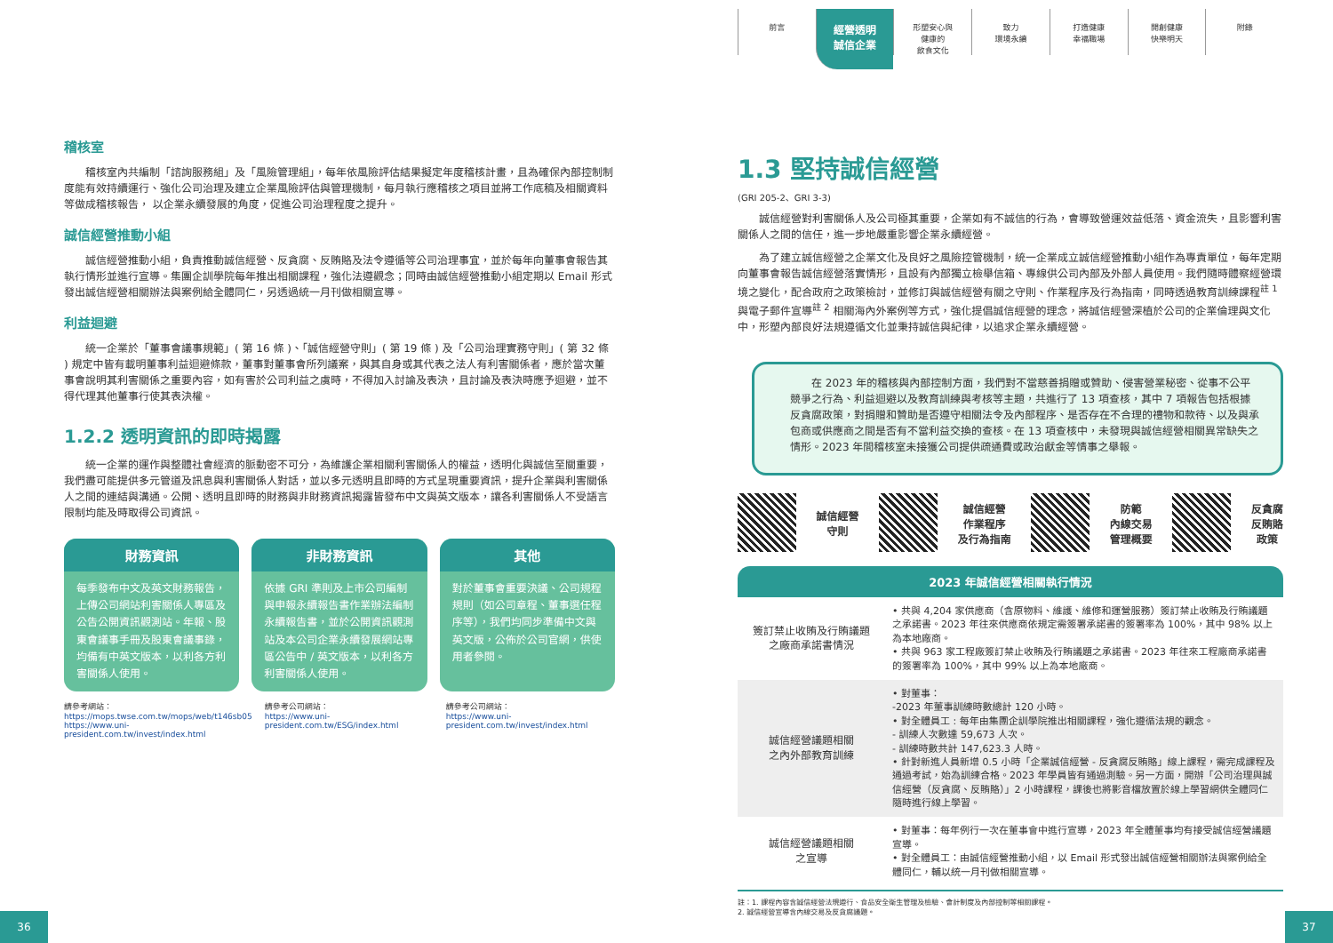稽核室
稽核室內共編制「諮詢服務組」及「風險管理組」，每年依風險評估結果擬定年度稽核計畫，且為確保內部控制制度能有效持續運行、強化公司治理及建立企業風險評估與管理機制，每月執行應稽核之項目並將工作底稿及相關資料等做成稽核報告， 以企業永續發展的角度，促進公司治理程度之提升。
誠信經營推動小組
誠信經營推動小組，負責推動誠信經營、反貪腐、反賄賂及法令遵循等公司治理事宜，並於每年向董事會報告其執行情形並進行宣導。集團企訓學院每年推出相關課程，強化法遵觀念；同時由誠信經營推動小組定期以 Email 形式發出誠信經營相關辦法與案例給全體同仁，另透過統一月刊做相關宣導。
利益迴避
統一企業於「董事會議事規範」( 第 16 條 )、「誠信經營守則」( 第 19 條 ) 及「公司治理實務守則」( 第 32 條 ) 規定中皆有載明董事利益迴避條款，董事對董事會所列議案，與其自身或其代表之法人有利害關係者，應於當次董事會說明其利害關係之重要內容，如有害於公司利益之虞時，不得加入討論及表決，且討論及表決時應予迴避，並不得代理其他董事行使其表決權。
1.2.2 透明資訊的即時揭露
統一企業的運作與整體社會經濟的脈動密不可分，為維護企業相關利害關係人的權益，透明化與誠信至關重要，我們盡可能提供多元管道及訊息與利害關係人對話，並以多元透明且即時的方式呈現重要資訊，提升企業與利害關係人之間的連結與溝通。公開、透明且即時的財務與非財務資訊揭露皆發布中文與英文版本，讓各利害關係人不受語言限制均能及時取得公司資訊。
財務資訊
每季發布中文及英文財務報告，上傳公司網站利害關係人專區及公告公開資訊觀測站。年報、股東會議事手冊及股東會議事錄，均備有中英文版本，以利各方利害關係人使用。
非財務資訊
依據 GRI 準則及上市公司編制與申報永續報告書作業辦法編制永續報告書，並於公開資訊觀測站及本公司企業永續發展網站專區公告中 / 英文版本，以利各方利害關係人使用。
其他
對於董事會重要決議、公司規程規則（如公司章程、董事選任程序等），我們均同步準備中文與英文版，公佈於公司官網，供使用者參閱。
請參考網站：
https://mops.twse.com.tw/mops/web/t146sb05
https://www.uni-president.com.tw/invest/index.html
請參考公司網站：
https://www.uni-president.com.tw/ESG/index.html
請參考公司網站：
https://www.uni-president.com.tw/invest/index.html
36
前言
經營透明
誠信企業
形塑安心與
健康的
飲食文化
致力
環境永續
打造健康
幸福職場
開創健康
快樂明天
附錄
1.3 堅持誠信經營
(GRI 205-2、GRI 3-3)
誠信經營對利害關係人及公司極其重要，企業如有不誠信的行為，會導致營運效益低落、資金流失，且影響利害關係人之間的信任，進一步地嚴重影響企業永續經營。
為了建立誠信經營之企業文化及良好之風險控管機制，統一企業成立誠信經營推動小組作為專責單位，每年定期向董事會報告誠信經營落實情形，且設有內部獨立檢舉信箱、專線供公司內部及外部人員使用。我們隨時體察經營環境之變化，配合政府之政策檢討，並修訂與誠信經營有關之守則、作業程序及行為指南，同時透過教育訓練課程<sup>註 1</sup> 與電子郵件宣導<sup>註 2</sup> 相關海內外案例等方式，強化提倡誠信經營的理念，將誠信經營深植於公司的企業倫理與文化中，形塑內部良好法規遵循文化並秉持誠信與紀律，以追求企業永續經營。
在 2023 年的稽核與內部控制方面，我們對不當慈善捐贈或贊助、侵害營業秘密、從事不公平競爭之行為、利益迴避以及教育訓練與考核等主題，共進行了 13 項查核，其中 7 項報告包括根據反貪腐政策，對捐贈和贊助是否遵守相關法令及內部程序、是否存在不合理的禮物和款待、以及與承包商或供應商之間是否有不當利益交換的查核。在 13 項查核中，未發現與誠信經營相關異常缺失之情形。2023 年間稽核室未接獲公司提供疏通費或政治獻金等情事之舉報。
誠信經營
守則
誠信經營
作業程序
及行為指南
防範
內線交易
管理概要
反貪腐
反賄賂
政策
| 2023 年誠信經營相關執行情況 | |
| --- | --- |
| 簽訂禁止收賄及行賄議題 之廠商承諾書情況 | • 共與 4,204 家供應商（含原物料、維護、維修和運營服務）簽訂禁止收賄及行賄議題之承諾書。2023 年往來供應商依規定需簽署承諾書的簽署率為 100%，其中 98% 以上為本地廠商。 • 共與 963 家工程廠簽訂禁止收賄及行賄議題之承諾書。2023 年往來工程廠商承諾書的簽署率為 100%，其中 99% 以上為本地廠商。 |
| 誠信經營議題相關 之內外部教育訓練 | • 對董事： -2023 年董事訓練時數總計 120 小時。 • 對全體員工 : 每年由集團企訓學院推出相關課程，強化遵循法規的觀念。 - 訓練人次數達 59,673 人次。 - 訓練時數共計 147,623.3 人時。 • 針對新進人員新增 0.5 小時「企業誠信經營 - 反貪腐反賄賂」線上課程，需完成課程及通過考試，始為訓練合格。2023 年學員皆有通過測驗。另一方面，開辦「公司治理與誠信經營（反貪腐、反賄賂）」2 小時課程，課後也將影音檔放置於線上學習網供全體同仁隨時進行線上學習。 |
| 誠信經營議題相關 之宣導 | • 對董事：每年例行一次在董事會中進行宣導，2023 年全體董事均有接受誠信經營議題宣導。 • 對全體員工：由誠信經營推動小組，以 Email 形式發出誠信經營相關辦法與案例給全體同仁，輔以統一月刊做相關宣導。 |
註：1. 課程內容含誠信經營法規遵行、食品安全衛生管理及檢驗、會計制度及內部控制等相關課程。
2. 誠信經營宣導含內線交易及反貪腐議題。
37